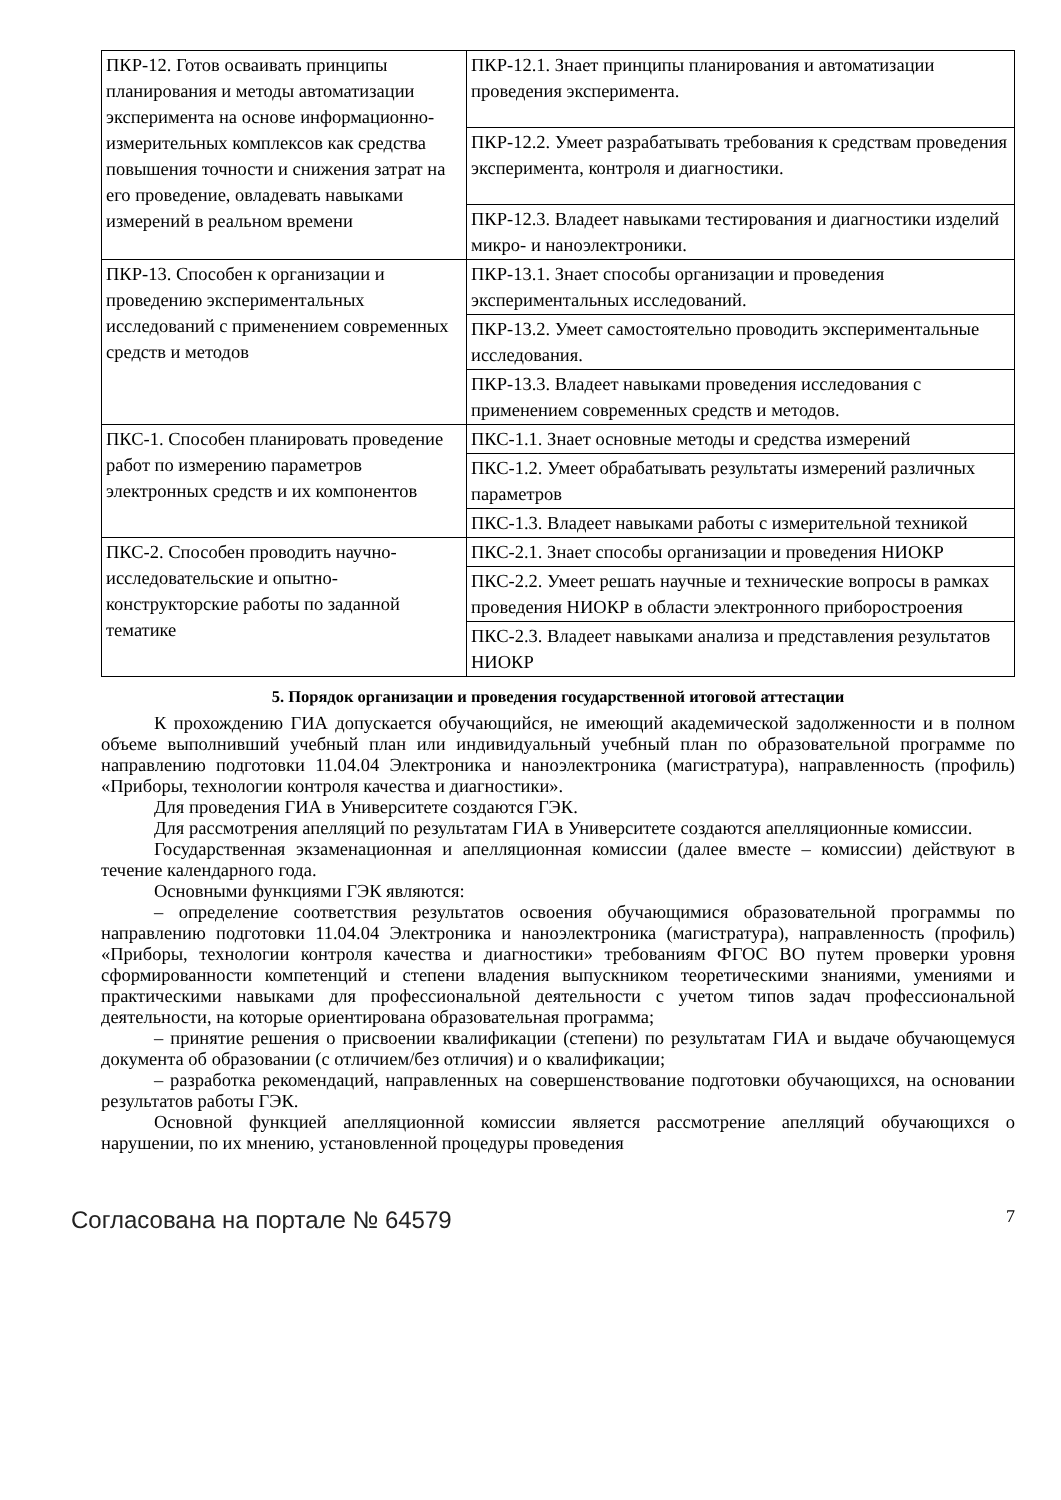| ПКР-12. Готов осваивать принципы планирования и методы автоматизации эксперимента на основе информационно-измерительных комплексов как средства повышения точности и снижения затрат на его проведение, овладевать навыками измерений в реальном времени | ПКР-12.1. Знает принципы планирования и автоматизации проведения эксперимента. |
| | ПКР-12.2. Умеет разрабатывать требования к средствам проведения эксперимента, контроля и диагностики. |
| | ПКР-12.3. Владеет навыками тестирования и диагностики изделий микро- и наноэлектроники. |
| ПКР-13. Способен к организации и проведению экспериментальных исследований с применением современных средств и методов | ПКР-13.1. Знает способы организации и проведения экспериментальных исследований. |
| | ПКР-13.2. Умеет самостоятельно проводить экспериментальные исследования. |
| | ПКР-13.3. Владеет навыками проведения исследования с применением современных средств и методов. |
| ПКС-1. Способен планировать проведение работ по измерению параметров электронных средств и их компонентов | ПКС-1.1. Знает основные методы и средства измерений |
| | ПКС-1.2. Умеет обрабатывать результаты измерений различных параметров |
| | ПКС-1.3. Владеет навыками работы с измерительной техникой |
| ПКС-2. Способен проводить научно-исследовательские и опытно-конструкторские работы по заданной тематике | ПКС-2.1. Знает способы организации и проведения НИОКР |
| | ПКС-2.2. Умеет решать научные и технические вопросы в рамках проведения НИОКР в области электронного приборостроения |
| | ПКС-2.3. Владеет навыками анализа и представления результатов НИОКР |
5. Порядок организации и проведения государственной итоговой аттестации
К прохождению ГИА допускается обучающийся, не имеющий академической задолженности и в полном объеме выполнивший учебный план или индивидуальный учебный план по образовательной программе по направлению подготовки 11.04.04 Электроника и наноэлектроника (магистратура), направленность (профиль) «Приборы, технологии контроля качества и диагностики».
Для проведения ГИА в Университете создаются ГЭК.
Для рассмотрения апелляций по результатам ГИА в Университете создаются апелляционные комиссии.
Государственная экзаменационная и апелляционная комиссии (далее вместе – комиссии) действуют в течение календарного года.
Основными функциями ГЭК являются:
– определение соответствия результатов освоения обучающимися образовательной программы по направлению подготовки 11.04.04 Электроника и наноэлектроника (магистратура), направленность (профиль) «Приборы, технологии контроля качества и диагностики» требованиям ФГОС ВО путем проверки уровня сформированности компетенций и степени владения выпускником теоретическими знаниями, умениями и практическими навыками для профессиональной деятельности с учетом типов задач профессиональной деятельности, на которые ориентирована образовательная программа;
– принятие решения о присвоении квалификации (степени) по результатам ГИА и выдаче обучающемуся документа об образовании (с отличием/без отличия) и о квалификации;
– разработка рекомендаций, направленных на совершенствование подготовки обучающихся, на основании результатов работы ГЭК.
Основной функцией апелляционной комиссии является рассмотрение апелляций обучающихся о нарушении, по их мнению, установленной процедуры проведения
Согласована на портале № 64579 7